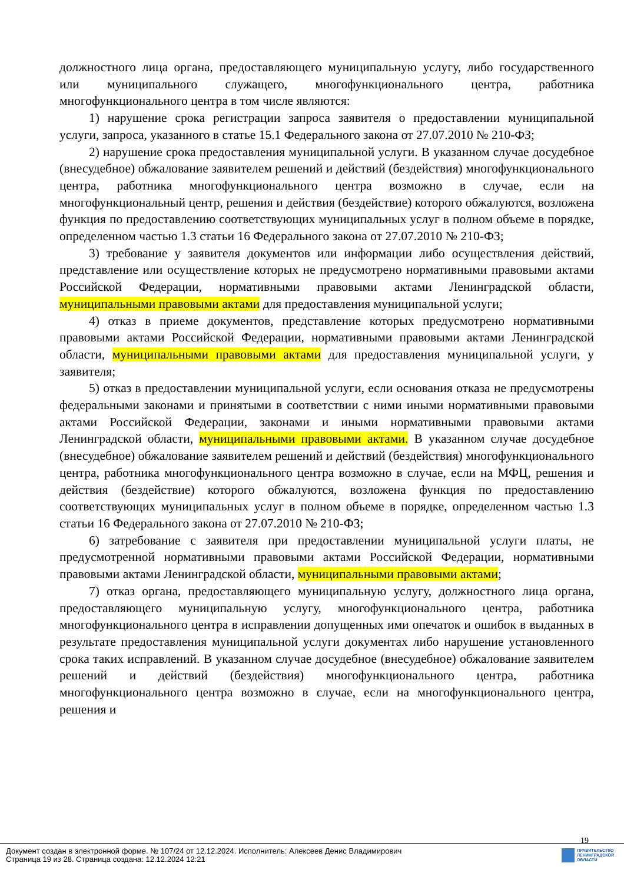должностного лица органа, предоставляющего муниципальную услугу, либо государственного или муниципального служащего, многофункционального центра, работника многофункционального центра в том числе являются:
1) нарушение срока регистрации запроса заявителя о предоставлении муниципальной услуги, запроса, указанного в статье 15.1 Федерального закона от 27.07.2010 № 210-ФЗ;
2) нарушение срока предоставления муниципальной услуги. В указанном случае досудебное (внесудебное) обжалование заявителем решений и действий (бездействия) многофункционального центра, работника многофункционального центра возможно в случае, если на многофункциональный центр, решения и действия (бездействие) которого обжалуются, возложена функция по предоставлению соответствующих муниципальных услуг в полном объеме в порядке, определенном частью 1.3 статьи 16 Федерального закона от 27.07.2010 № 210-ФЗ;
3) требование у заявителя документов или информации либо осуществления действий, представление или осуществление которых не предусмотрено нормативными правовыми актами Российской Федерации, нормативными правовыми актами Ленинградской области, муниципальными правовыми актами для предоставления муниципальной услуги;
4) отказ в приеме документов, представление которых предусмотрено нормативными правовыми актами Российской Федерации, нормативными правовыми актами Ленинградской области, муниципальными правовыми актами для предоставления муниципальной услуги, у заявителя;
5) отказ в предоставлении муниципальной услуги, если основания отказа не предусмотрены федеральными законами и принятыми в соответствии с ними иными нормативными правовыми актами Российской Федерации, законами и иными нормативными правовыми актами Ленинградской области, муниципальными правовыми актами. В указанном случае досудебное (внесудебное) обжалование заявителем решений и действий (бездействия) многофункционального центра, работника многофункционального центра возможно в случае, если на МФЦ, решения и действия (бездействие) которого обжалуются, возложена функция по предоставлению соответствующих муниципальных услуг в полном объеме в порядке, определенном частью 1.3 статьи 16 Федерального закона от 27.07.2010 № 210-ФЗ;
6) затребование с заявителя при предоставлении муниципальной услуги платы, не предусмотренной нормативными правовыми актами Российской Федерации, нормативными правовыми актами Ленинградской области, муниципальными правовыми актами;
7) отказ органа, предоставляющего муниципальную услугу, должностного лица органа, предоставляющего муниципальную услугу, многофункционального центра, работника многофункционального центра в исправлении допущенных ими опечаток и ошибок в выданных в результате предоставления муниципальной услуги документах либо нарушение установленного срока таких исправлений. В указанном случае досудебное (внесудебное) обжалование заявителем решений и действий (бездействия) многофункционального центра, работника многофункционального центра возможно в случае, если на многофункционального центра, решения и
19
Документ создан в электронной форме. № 107/24 от 12.12.2024. Исполнитель: Алексеев Денис Владимирович
Страница 19 из 28. Страница создана: 12.12.2024 12:21
ПРАВИТЕЛЬСТВО
ЛЕНИНГРАДСКОЙ
ОБЛАСТИ